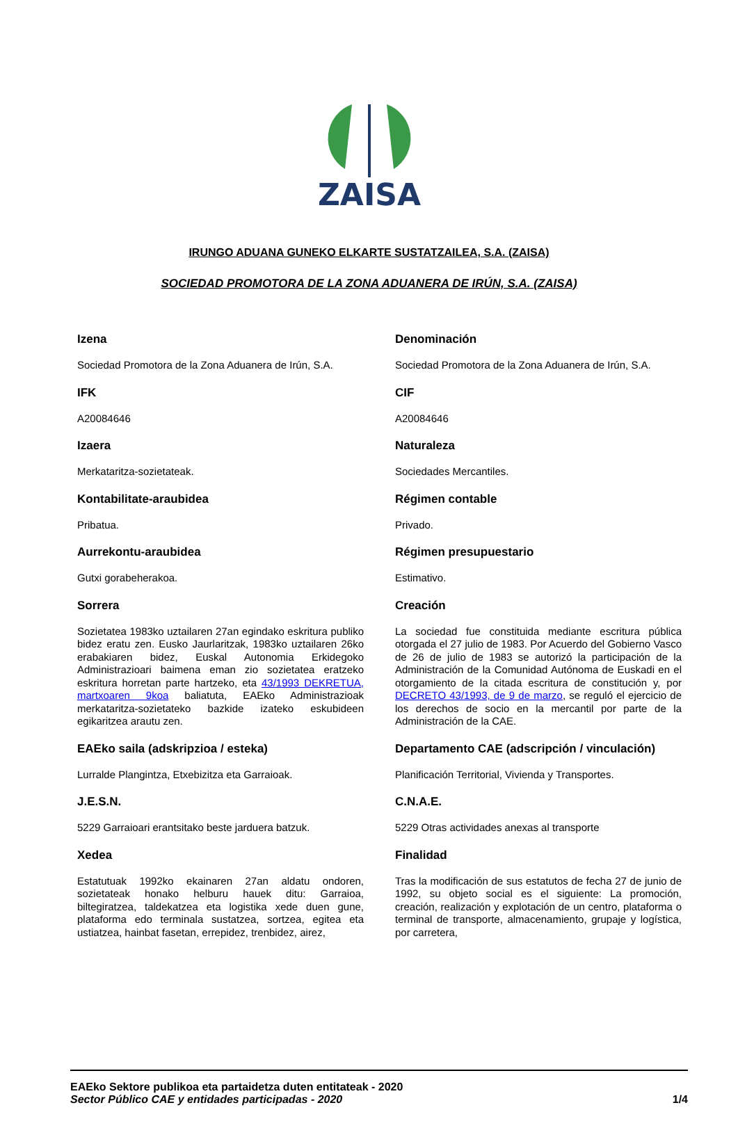ZAISA
IRUNGO ADUANA GUNEKO ELKARTE SUSTATZAILEA, S.A. (ZAISA)
SOCIEDAD PROMOTORA DE LA ZONA ADUANERA DE IRÚN, S.A. (ZAISA)
Izena
Sociedad Promotora de la Zona Aduanera de Irún, S.A.
IFK
A20084646
Izaera
Merkataritza-sozietateak.
Kontabilitate-araubidea
Pribatua.
Aurrekontu-araubidea
Gutxi gorabeherakoa.
Sorrera
Sozietatea 1983ko uztailaren 27an egindako eskritura publiko bidez eratu zen. Eusko Jaurlaritzak, 1983ko uztailaren 26ko erabakiaren bidez, Euskal Autonomia Erkidegoko Administrazioari baimena eman zio sozietatea eratzeko eskritura horretan parte hartzeko, eta 43/1993 DEKRETUA, martxoaren 9koa baliatuta, EAEko Administrazioak merkataritza-sozietateko bazkide izateko eskubideen egikaritzea arautu zen.
EAEko saila (adskripzioa / esteka)
Lurralde Plangintza, Etxebizitza eta Garraioak.
J.E.S.N.
5229 Garraioari erantsitako beste jarduera batzuk.
Xedea
Estatutuak 1992ko ekainaren 27an aldatu ondoren, sozietateak honako helburu hauek ditu: Garraioa, biltegiratzea, taldekatzea eta logistika xede duen gune, plataforma edo terminala sustatzea, sortzea, egitea eta ustiatzea, hainbat fasetan, errepidez, trenbidez, airez,
Denominación
Sociedad Promotora de la Zona Aduanera de Irún, S.A.
CIF
A20084646
Naturaleza
Sociedades Mercantiles.
Régimen contable
Privado.
Régimen presupuestario
Estimativo.
Creación
La sociedad fue constituida mediante escritura pública otorgada el 27 julio de 1983. Por Acuerdo del Gobierno Vasco de 26 de julio de 1983 se autorizó la participación de la Administración de la Comunidad Autónoma de Euskadi en el otorgamiento de la citada escritura de constitución y, por DECRETO 43/1993, de 9 de marzo, se reguló el ejercicio de los derechos de socio en la mercantil por parte de la Administración de la CAE.
Departamento CAE (adscripción / vinculación)
Planificación Territorial, Vivienda y Transportes.
C.N.A.E.
5229 Otras actividades anexas al transporte
Finalidad
Tras la modificación de sus estatutos de fecha 27 de junio de 1992, su objeto social es el siguiente: La promoción, creación, realización y explotación de un centro, plataforma o terminal de transporte, almacenamiento, grupaje y logística, por carretera,
EAEko Sektore publikoa eta partaidetza duten entitateak - 2020
Sector Público CAE y entidades participadas - 2020 1/4